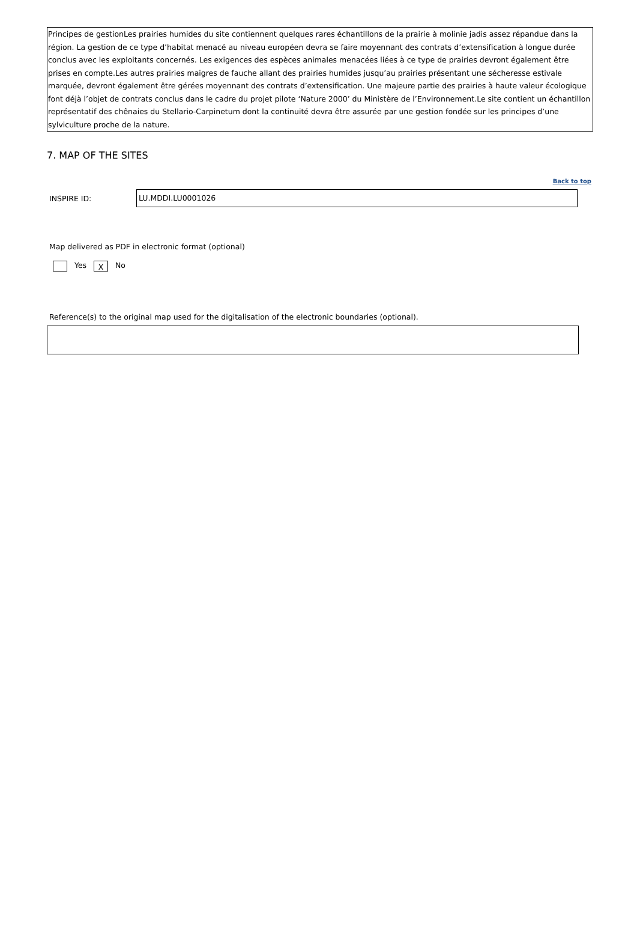Principes de gestionLes prairies humides du site contiennent quelques rares échantillons de la prairie à molinie jadis assez répandue dans la région. La gestion de ce type d’habitat menacé au niveau européen devra se faire moyennant des contrats d’extensification à longue durée conclus avec les exploitants concernés. Les exigences des espèces animales menacées liées à ce type de prairies devront également être prises en compte.Les autres prairies maigres de fauche allant des prairies humides jusqu’au prairies présentant une sécheresse estivale marquée, devront également être gérées moyennant des contrats d’extensification. Une majeure partie des prairies à haute valeur écologique font déjà l’objet de contrats conclus dans le cadre du projet pilote ‘Nature 2000’ du Ministère de l’Environnement.Le site contient un échantillon représentatif des chênaies du Stellario-Carpinetum dont la continuité devra être assurée par une gestion fondée sur les principes d’une sylviculture proche de la nature.
7. MAP OF THE SITES
Back to top
INSPIRE ID:
LU.MDDI.LU0001026
Map delivered as PDF in electronic format (optional)
Yes X No
Reference(s) to the original map used for the digitalisation of the electronic boundaries (optional).